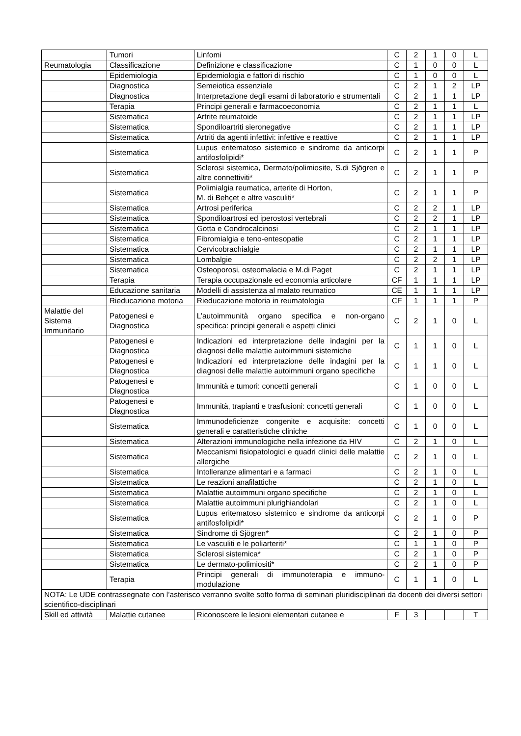| | Tumori | Linfomi | C | 2 | 1 | 0 | L |
| Reumatologia | Classificazione | Definizione e classificazione | C | 1 | 0 | 0 | L |
| | Epidemiologia | Epidemiologia e fattori di rischio | C | 1 | 0 | 0 | L |
| | Diagnostica | Semeiotica essenziale | C | 2 | 1 | 2 | LP |
| | Diagnostica | Interpretazione degli esami di laboratorio e strumentali | C | 2 | 1 | 1 | LP |
| | Terapia | Principi generali e farmacoeconomia | C | 2 | 1 | 1 | L |
| | Sistematica | Artrite reumatoide | C | 2 | 1 | 1 | LP |
| | Sistematica | Spondiloartriti sieronegative | C | 2 | 1 | 1 | LP |
| | Sistematica | Artriti da agenti infettivi: infettive e reattive | C | 2 | 1 | 1 | LP |
| | Sistematica | Lupus eritematoso sistemico e sindrome da anticorpi antifosfolipidi* | C | 2 | 1 | 1 | P |
| | Sistematica | Sclerosi sistemica, Dermato/polimiosite, S.di Sjögren e altre connettiviti* | C | 2 | 1 | 1 | P |
| | Sistematica | Polimialgia reumatica, arterite di Horton, M. di Behçet e altre vasculiti* | C | 2 | 1 | 1 | P |
| | Sistematica | Artrosi periferica | C | 2 | 2 | 1 | LP |
| | Sistematica | Spondiloartrosi ed iperostosi vertebrali | C | 2 | 2 | 1 | LP |
| | Sistematica | Gotta e Condrocalcinosi | C | 2 | 1 | 1 | LP |
| | Sistematica | Fibromialgia e teno-entesopatie | C | 2 | 1 | 1 | LP |
| | Sistematica | Cervicobrachialgie | C | 2 | 1 | 1 | LP |
| | Sistematica | Lombalgie | C | 2 | 2 | 1 | LP |
| | Sistematica | Osteoporosi, osteomalacia e M.di Paget | C | 2 | 1 | 1 | LP |
| | Terapia | Terapia occupazionale ed economia articolare | CF | 1 | 1 | 1 | LP |
| | Educazione sanitaria | Modelli di assistenza al malato reumatico | CE | 1 | 1 | 1 | LP |
| | Rieducazione motoria | Rieducazione motoria in reumatologia | CF | 1 | 1 | 1 | P |
| Malattie del Sistema Immunitario | Patogenesi e Diagnostica | L’autoimmunità organo specifica e non-organo specifica: principi generali e aspetti clinici | C | 2 | 1 | 0 | L |
| | Patogenesi e Diagnostica | Indicazioni ed interpretazione delle indagini per la diagnosi delle malattie autoimmuni sistemiche | C | 1 | 1 | 0 | L |
| | Patogenesi e Diagnostica | Indicazioni ed interpretazione delle indagini per la diagnosi delle malattie autoimmuni organo specifiche | C | 1 | 1 | 0 | L |
| | Patogenesi e Diagnostica | Immunità e tumori: concetti generali | C | 1 | 0 | 0 | L |
| | Patogenesi e Diagnostica | Immunità, trapianti e trasfusioni: concetti generali | C | 1 | 0 | 0 | L |
| | Sistematica | Immunodeficienze congenite e acquisite: concetti generali e caratteristiche cliniche | C | 1 | 0 | 0 | L |
| | Sistematica | Alterazioni immunologiche nella infezione da HIV | C | 2 | 1 | 0 | L |
| | Sistematica | Meccanismi fisiopatologici e quadri clinici delle malattie allergiche | C | 2 | 1 | 0 | L |
| | Sistematica | Intolleranze alimentari e a farmaci | C | 2 | 1 | 0 | L |
| | Sistematica | Le reazioni anafilattiche | C | 2 | 1 | 0 | L |
| | Sistematica | Malattie autoimmuni organo specifiche | C | 2 | 1 | 0 | L |
| | Sistematica | Malattie autoimmuni plurighiandolari | C | 2 | 1 | 0 | L |
| | Sistematica | Lupus eritematoso sistemico e sindrome da anticorpi antifosfolipidi* | C | 2 | 1 | 0 | P |
| | Sistematica | Sindrome di Sjögren* | C | 2 | 1 | 0 | P |
| | Sistematica | Le vasculiti e le poliarteriti* | C | 1 | 1 | 0 | P |
| | Sistematica | Sclerosi sistemica* | C | 2 | 1 | 0 | P |
| | Sistematica | Le dermato-polimiositi* | C | 2 | 1 | 0 | P |
| | Terapia | Principi generali di immunoterapia e immuno-modulazione | C | 1 | 1 | 0 | L |
| NOTA: Le UDE contrassegnate con l’asterisco verranno svolte sotto forma di seminari pluridisciplinari da docenti dei diversi settori scientifico-disciplinari | | | | | | | |
| Skill ed attività | Malattie cutanee | Riconoscere le lesioni elementari cutanee e | F | 3 | | | T |